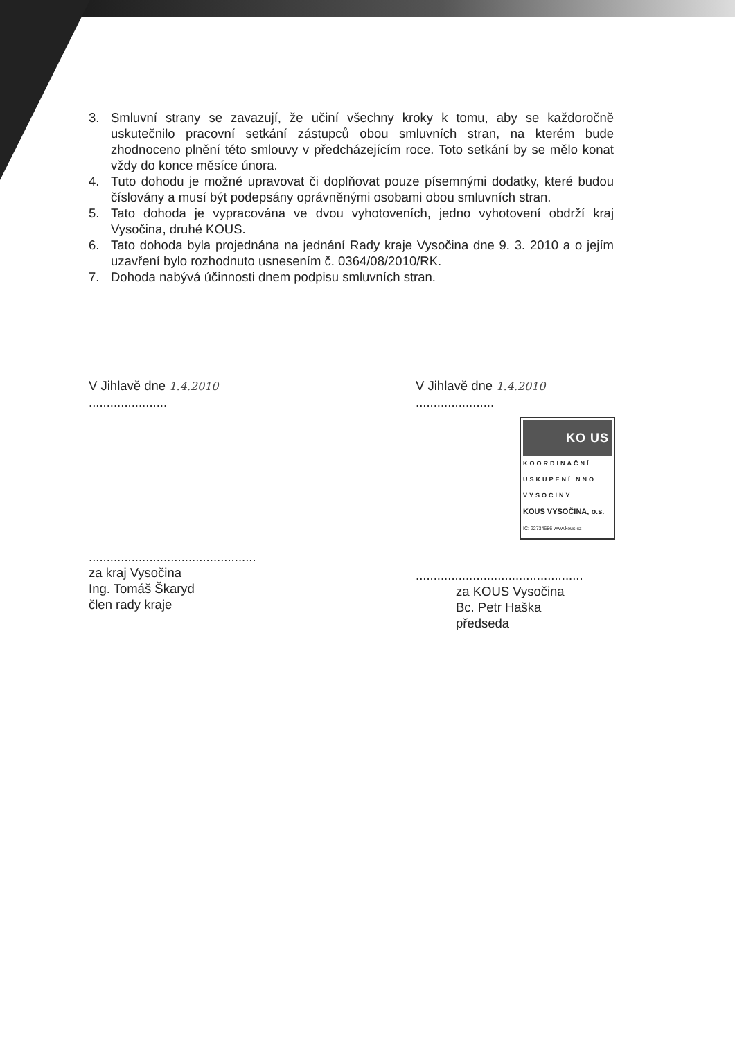3. Smluvní strany se zavazují, že učiní všechny kroky k tomu, aby se každoročně uskutečnilo pracovní setkání zástupců obou smluvních stran, na kterém bude zhodnoceno plnění této smlouvy v předcházejícím roce. Toto setkání by se mělo konat vždy do konce měsíce února.
4. Tuto dohodu je možné upravovat či doplňovat pouze písemnými dodatky, které budou číslovány a musí být podepsány oprávněnými osobami obou smluvních stran.
5. Tato dohoda je vypracována ve dvou vyhotoveních, jedno vyhotovení obdrží kraj Vysočina, druhé KOUS.
6. Tato dohoda byla projednána na jednání Rady kraje Vysočina dne 9. 3. 2010 a o jejím uzavření bylo rozhodnuto usnesením č. 0364/08/2010/RK.
7. Dohoda nabývá účinnosti dnem podpisu smluvních stran.
V Jihlavě dne 1.4.2010 ......................
...............................................
za kraj Vysočina
Ing. Tomáš Škaryd
člen rady kraje
V Jihlavě dne 1.4.2010 ......................
KO US
KOORDINAČNÍ USKUPENÍ NNO VYSOČINY
KOUS VYSOČINA, o.s.
IČ: 22734686 www.kous.cz
...............................................
za KOUS Vysočina
Bc. Petr Haška
předseda